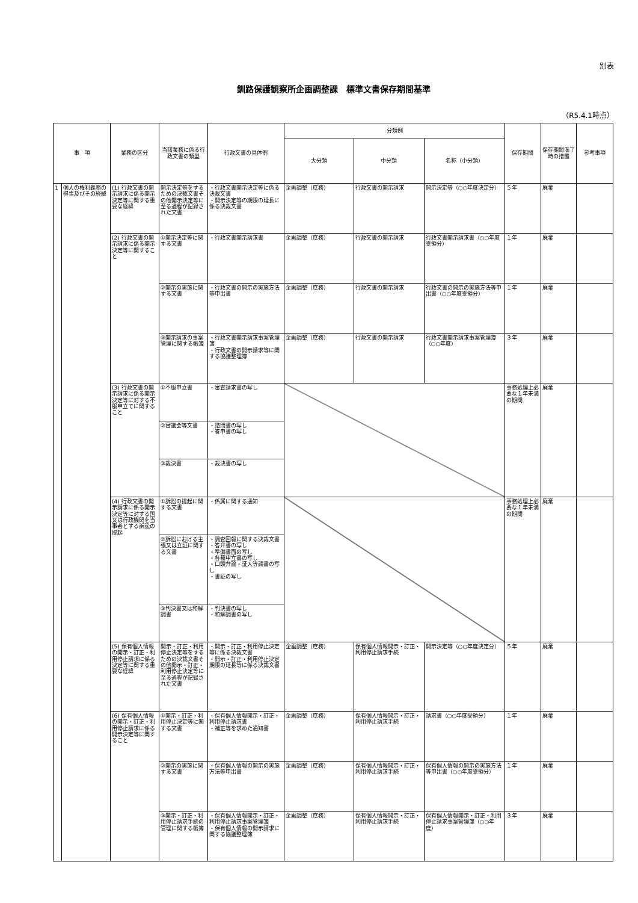別表
釧路保護観察所企画調整課　標準文書保存期間基準
（R5.4.1時点）
| 事 項 | | 業務の区分 | 当該業務に係る行政文書の類型 | 行政文書の具体例 | 分類例 | | | 保存期間 | 保存期間満了時の措置 | 参考事項 |
| --- | --- | --- | --- | --- | --- | --- | --- | --- | --- | --- |
| | | | | | 大分類 | 中分類 | 名称（小分類） | | | |
| 1 | 個人の権利義務の得喪及びその経緯 | (1) 行政文書の開示請求に係る開示決定等に関する重要な経緯 | 開示決定等をするための決裁文書その他開示決定等に至る過程が記録された文書 | ・行政文書開示決定等に係る決裁文書 ・開示決定等の期限の延長に係る決裁文書 | 企画調整（庶務） | 行政文書の開示請求 | 開示決定等（○○年度決定分） | ５年 | 廃棄 | |
| | | (2) 行政文書の開示請求に係る開示決定等に関すること | ①開示決定等に関する文書 | ・行政文書開示請求書 | 企画調整（庶務） | 行政文書の開示請求 | 行政文書開示請求書（○○年度受領分） | １年 | 廃棄 | |
| | | | ②開示の実施に関する文書 | ・行政文書の開示の実施方法等申出書 | 企画調整（庶務） | 行政文書の開示請求 | 行政文書の開示の実施方法等申出書（○○年度受領分） | １年 | 廃棄 | |
| | | | ③開示請求の事案管理に関する帳簿 | ・行政文書開示請求事案管理簿 ・行政文書の開示請求等に関する協議整理簿 | 企画調整（庶務） | 行政文書の開示請求 | 行政文書開示請求事案管理簿（○○年度） | ３年 | 廃棄 | |
| | | (3) 行政文書の開示請求に係る開示決定等に対する不服申立てに関すること | ①不服申立書 | ・審査請求書の写し | | | | 事務処理上必要な１年未満の期間 | 廃棄 | |
| | | | ②審議会等文書 | ・諮問書の写し ・答申書の写し | | | | | | |
| | | | ③裁決書 | ・裁決書の写し | | | | | | |
| | | (4) 行政文書の開示請求に係る開示決定等に対する国又は行政機関を当事者とする訴訟の提起 | ①訴訟の提起に関する文書 | ・係属に関する通知 | | | | 事務処理上必要な１年未満の期間 | 廃棄 | |
| | | | ②訴訟における主張又は立証に関する文書 | ・調査回報に関する決裁文書 ・答弁書の写し ・準備書面の写し ・各種申立書の写し ・口頭弁論・証人等調書の写し ・書証の写し | | | | | | |
| | | | ③判決書又は和解調書 | ・判決書の写し ・和解調書の写し | | | | | | |
| | | (5) 保有個人情報の開示・訂正・利用停止請求に係る決定等に関する重要な経緯 | 開示・訂正・利用停止決定等をするための決裁文書その他開示・訂正・利用停止決定等に至る過程が記録された文書 | ・開示・訂正・利用停止決定等に係る決裁文書 ・開示・訂正・利用停止決定期限の延長等に係る決裁文書 | 企画調整（庶務） | 保有個人情報開示・訂正・利用停止請求手続 | 開示決定等（○○年度決定分） | ５年 | 廃棄 | |
| | | (6) 保有個人情報の開示・訂正・利用停止請求に係る開示決定等に関すること | ①開示・訂正・利用停止決定等に関する文書 | ・保有個人情報開示・訂正・利用停止請求書 ・補正等を求めた通知書 | 企画調整（庶務） | 保有個人情報開示・訂正・利用停止請求手続 | 請求書（○○年度受領分） | １年 | 廃棄 | |
| | | | ②開示の実施に関する文書 | ・保有個人情報の開示の実施方法等申出書 | 企画調整（庶務） | 保有個人情報開示・訂正・利用停止請求手続 | 保有個人情報の開示の実施方法等申出書（○○年度受領分） | １年 | 廃棄 | |
| | | | ③開示・訂正・利用停止請求手続の管理に関する帳簿 | ・保有個人情報開示・訂正・利用停止請求事案管理簿 ・保有個人情報の開示請求に関する協議整理簿 | 企画調整（庶務） | 保有個人情報開示・訂正・利用停止請求手続 | 保有個人情報開示・訂正・利用停止請求事案管理簿（○○年度） | ３年 | 廃棄 | |